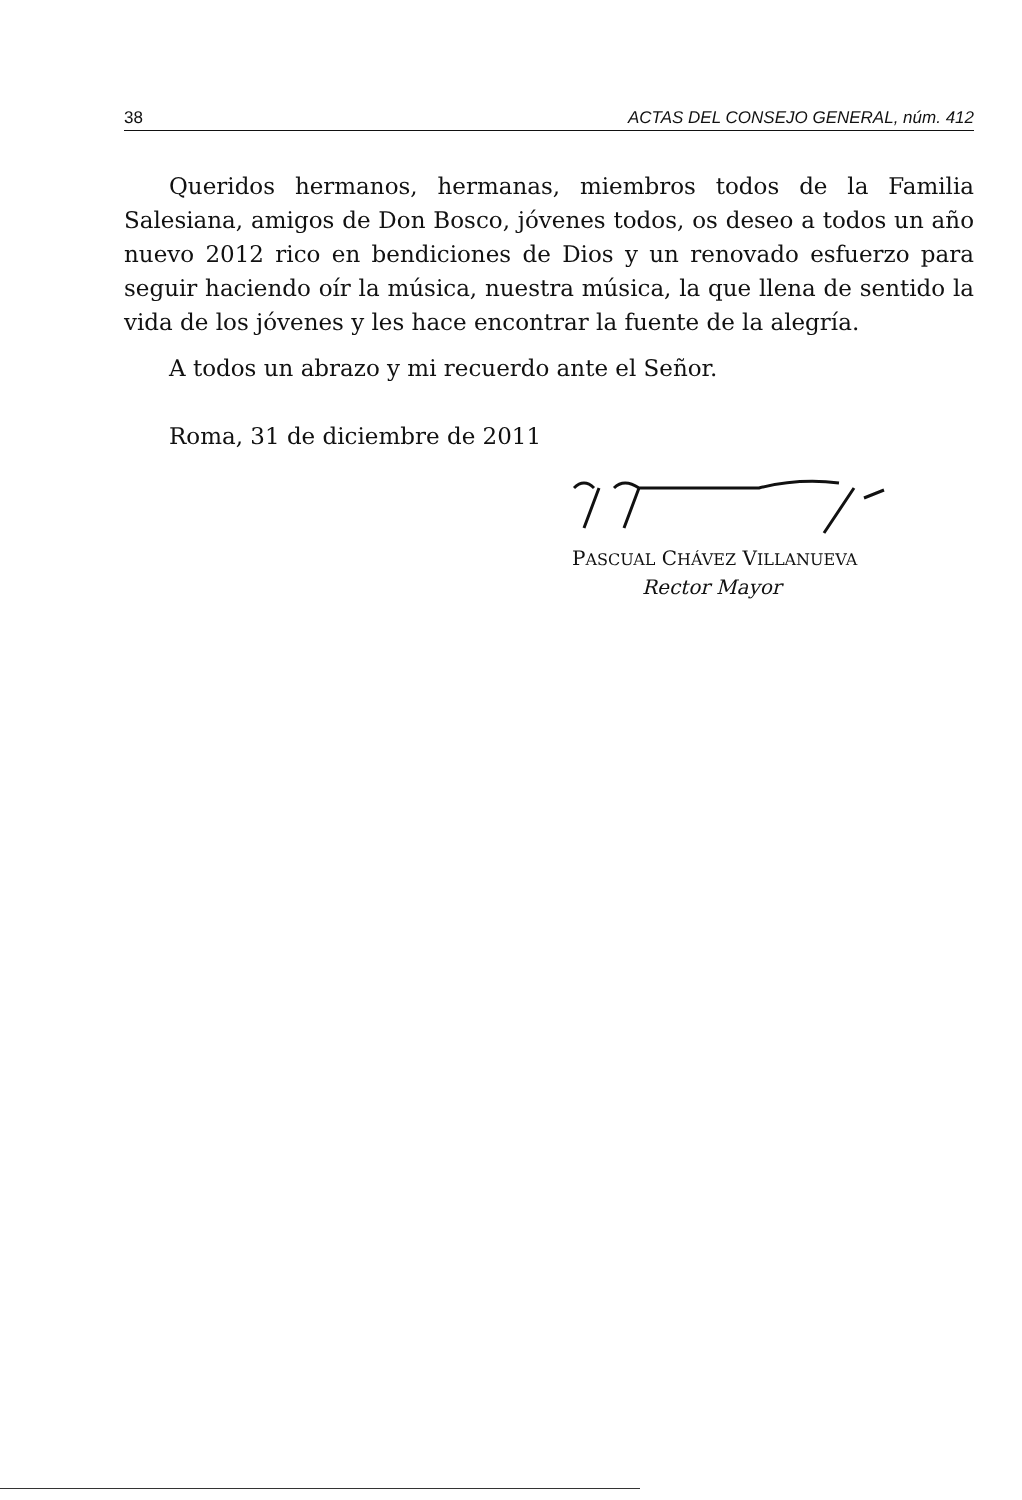38 ACTAS DEL CONSEJO GENERAL, núm. 412
Queridos hermanos, hermanas, miembros todos de la Familia Salesiana, amigos de Don Bosco, jóvenes todos, os deseo a todos un año nuevo 2012 rico en bendiciones de Dios y un renovado esfuerzo para seguir haciendo oír la música, nuestra música, la que llena de sentido la vida de los jóvenes y les hace encontrar la fuente de la alegría.
A todos un abrazo y mi recuerdo ante el Señor.
Roma, 31 de diciembre de 2011
PASCUAL CHÁVEZ VILLANUEVA
Rector Mayor